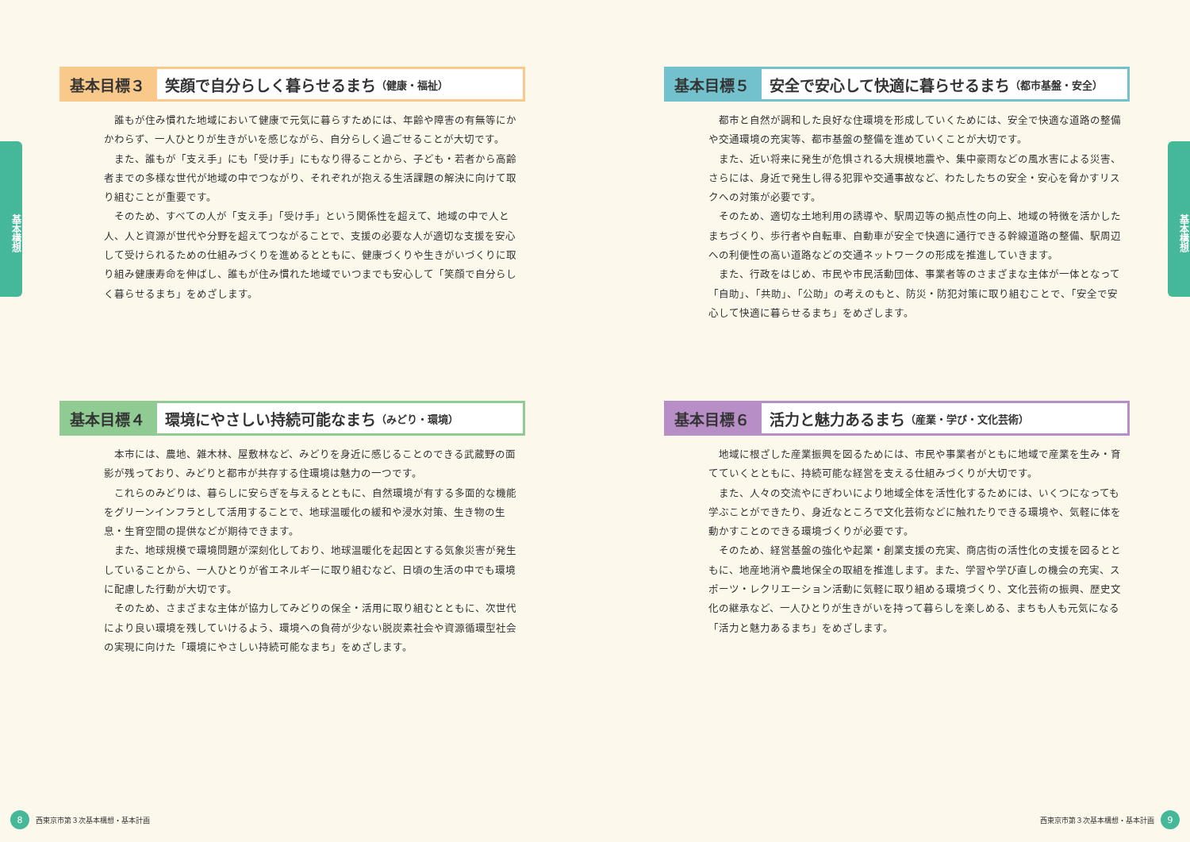基本構想
基本目標３ 笑顔で自分らしく暮らせるまち （健康・福祉）
誰もが住み慣れた地域において健康で元気に暮らすためには、年齢や障害の有無等にかかわらず、一人ひとりが生きがいを感じながら、自分らしく過ごせることが大切です。
また、誰もが「支え手」にも「受け手」にもなり得ることから、子ども・若者から高齢者までの多様な世代が地域の中でつながり、それぞれが抱える生活課題の解決に向けて取り組むことが重要です。
そのため、すべての人が「支え手」「受け手」という関係性を超えて、地域の中で人と人、人と資源が世代や分野を超えてつながることで、支援の必要な人が適切な支援を安心して受けられるための仕組みづくりを進めるとともに、健康づくりや生きがいづくりに取り組み健康寿命を伸ばし、誰もが住み慣れた地域でいつまでも安心して「笑顔で自分らしく暮らせるまち」をめざします。
基本目標４ 環境にやさしい持続可能なまち （みどり・環境）
本市には、農地、雑木林、屋敷林など、みどりを身近に感じることのできる武蔵野の面影が残っており、みどりと都市が共存する住環境は魅力の一つです。
これらのみどりは、暮らしに安らぎを与えるとともに、自然環境が有する多面的な機能をグリーンインフラとして活用することで、地球温暖化の緩和や浸水対策、生き物の生息・生育空間の提供などが期待できます。
また、地球規模で環境問題が深刻化しており、地球温暖化を起因とする気象災害が発生していることから、一人ひとりが省エネルギーに取り組むなど、日頃の生活の中でも環境に配慮した行動が大切です。
そのため、さまざまな主体が協力してみどりの保全・活用に取り組むとともに、次世代により良い環境を残していけるよう、環境への負荷が少ない脱炭素社会や資源循環型社会の実現に向けた「環境にやさしい持続可能なまち」をめざします。
8 西東京市第３次基本構想・基本計画
基本構想
基本目標５ 安全で安心して快適に暮らせるまち （都市基盤・安全）
都市と自然が調和した良好な住環境を形成していくためには、安全で快適な道路の整備や交通環境の充実等、都市基盤の整備を進めていくことが大切です。
また、近い将来に発生が危惧される大規模地震や、集中豪雨などの風水害による災害、さらには、身近で発生し得る犯罪や交通事故など、わたしたちの安全・安心を脅かすリスクへの対策が必要です。
そのため、適切な土地利用の誘導や、駅周辺等の拠点性の向上、地域の特徴を活かしたまちづくり、歩行者や自転車、自動車が安全で快適に通行できる幹線道路の整備、駅周辺への利便性の高い道路などの交通ネットワークの形成を推進していきます。
また、行政をはじめ、市民や市民活動団体、事業者等のさまざまな主体が一体となって「自助」、「共助」、「公助」の考えのもと、防災・防犯対策に取り組むことで、「安全で安心して快適に暮らせるまち」をめざします。
基本目標６ 活力と魅力あるまち （産業・学び・文化芸術）
地域に根ざした産業振興を図るためには、市民や事業者がともに地域で産業を生み・育てていくとともに、持続可能な経営を支える仕組みづくりが大切です。
また、人々の交流やにぎわいにより地域全体を活性化するためには、いくつになっても学ぶことができたり、身近なところで文化芸術などに触れたりできる環境や、気軽に体を動かすことのできる環境づくりが必要です。
そのため、経営基盤の強化や起業・創業支援の充実、商店街の活性化の支援を図るとともに、地産地消や農地保全の取組を推進します。また、学習や学び直しの機会の充実、スポーツ・レクリエーション活動に気軽に取り組める環境づくり、文化芸術の振興、歴史文化の継承など、一人ひとりが生きがいを持って暮らしを楽しめる、まちも人も元気になる「活力と魅力あるまち」をめざします。
西東京市第３次基本構想・基本計画 9